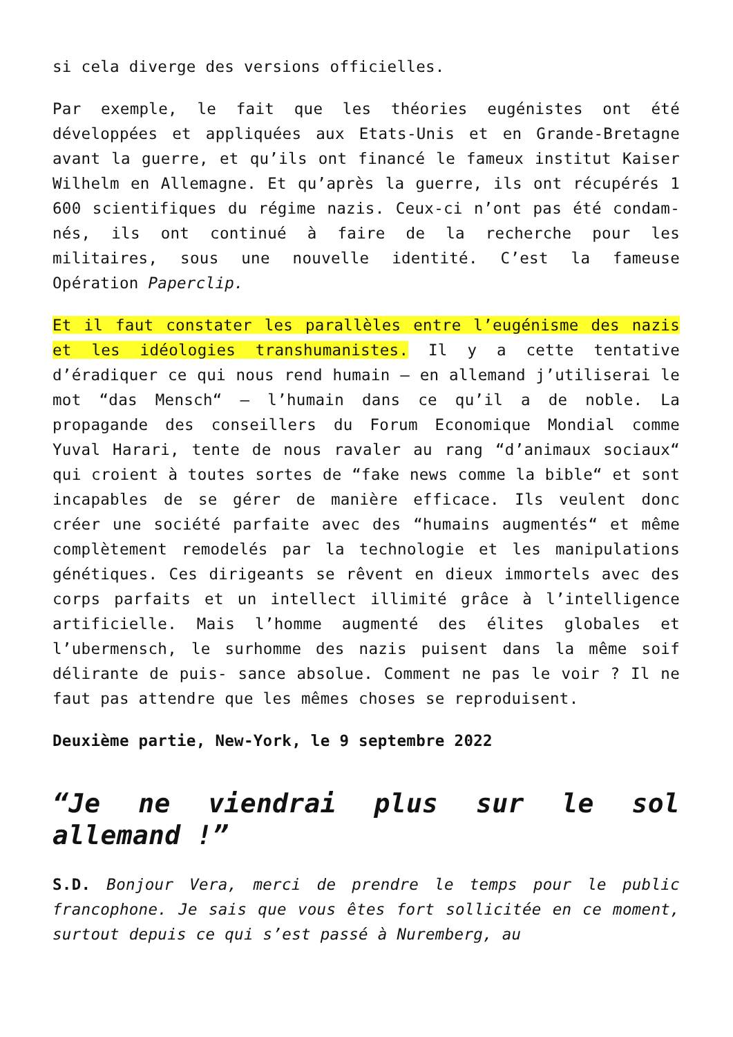si cela diverge des versions officielles.
Par exemple, le fait que les théories eugénistes ont été développées et appliquées aux Etats-Unis et en Grande-Bretagne avant la guerre, et qu’ils ont financé le fameux institut Kaiser Wilhelm en Allemagne. Et qu’après la guerre, ils ont récupérés 1 600 scientifiques du régime nazis. Ceux-ci n’ont pas été condam- nés, ils ont continué à faire de la recherche pour les militaires, sous une nouvelle identité. C’est la fameuse Opération Paperclip.
Et il faut constater les parallèles entre l’eugénisme des nazis et les idéologies transhumanistes. Il y a cette tentative d’éradiquer ce qui nous rend humain – en allemand j’utiliserai le mot “das Mensch“ – l’humain dans ce qu’il a de noble. La propagande des conseillers du Forum Economique Mondial comme Yuval Harari, tente de nous ravaler au rang “d’animaux sociaux“ qui croient à toutes sortes de “fake news comme la bible“ et sont incapables de se gérer de manière efficace. Ils veulent donc créer une société parfaite avec des “humains augmentés“ et même complètement remodelés par la technologie et les manipulations génétiques. Ces dirigeants se rêvent en dieux immortels avec des corps parfaits et un intellect illimité grâce à l’intelligence artificielle. Mais l’homme augmenté des élites globales et l’ubermensch, le surhomme des nazis puisent dans la même soif délirante de puis- sance absolue. Comment ne pas le voir ? Il ne faut pas attendre que les mêmes choses se reproduisent.
Deuxième partie, New-York, le 9 septembre 2022
“Je ne viendrai plus sur le sol allemand !”
S.D. Bonjour Vera, merci de prendre le temps pour le public francophone. Je sais que vous êtes fort sollicitée en ce moment, surtout depuis ce qui s’est passé à Nuremberg, au